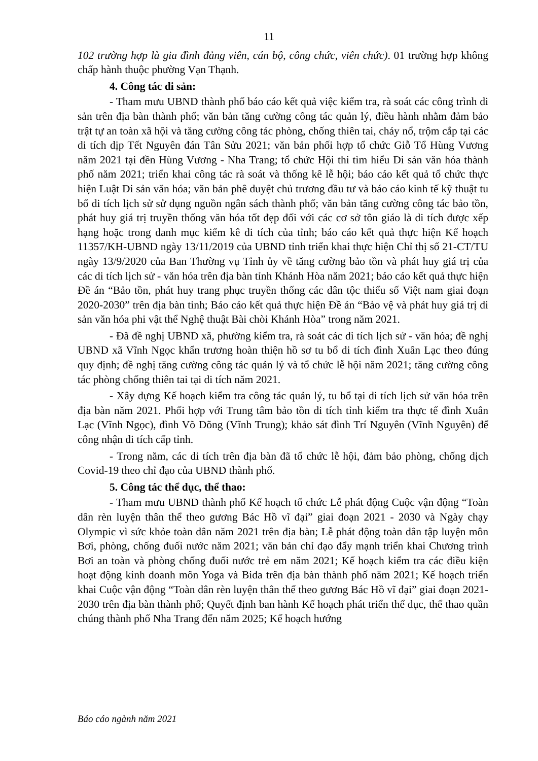11
102 trường hợp là gia đình đảng viên, cán bộ, công chức, viên chức). 01 trường hợp không chấp hành thuộc phường Vạn Thạnh.
4. Công tác di sản:
- Tham mưu UBND thành phố báo cáo kết quả việc kiểm tra, rà soát các công trình di sản trên địa bàn thành phố; văn bản tăng cường công tác quản lý, điều hành nhằm đảm bảo trật tự an toàn xã hội và tăng cường công tác phòng, chống thiên tai, cháy nổ, trộm cắp tại các di tích dịp Tết Nguyên đán Tân Sửu 2021; văn bản phối hợp tổ chức Giỗ Tổ Hùng Vương năm 2021 tại đền Hùng Vương - Nha Trang; tổ chức Hội thi tìm hiểu Di sản văn hóa thành phố năm 2021; triển khai công tác rà soát và thống kê lễ hội; báo cáo kết quả tổ chức thực hiện Luật Di sản văn hóa; văn bản phê duyệt chủ trương đầu tư và báo cáo kinh tế kỹ thuật tu bổ di tích lịch sử sử dụng nguồn ngân sách thành phố; văn bản tăng cường công tác bảo tồn, phát huy giá trị truyền thống văn hóa tốt đẹp đối với các cơ sở tôn giáo là di tích được xếp hạng hoặc trong danh mục kiểm kê di tích của tỉnh; báo cáo kết quả thực hiện Kế hoạch 11357/KH-UBND ngày 13/11/2019 của UBND tỉnh triển khai thực hiện Chỉ thị số 21-CT/TU ngày 13/9/2020 của Ban Thường vụ Tỉnh ủy về tăng cường bảo tồn và phát huy giá trị của các di tích lịch sử - văn hóa trên địa bàn tỉnh Khánh Hòa năm 2021; báo cáo kết quả thực hiện Đề án “Bảo tồn, phát huy trang phục truyền thống các dân tộc thiểu số Việt nam giai đoạn 2020-2030” trên địa bàn tỉnh; Báo cáo kết quả thực hiện Đề án “Bảo vệ và phát huy giá trị di sản văn hóa phi vật thể Nghệ thuật Bài chòi Khánh Hòa” trong năm 2021.
- Đã đề nghị UBND xã, phường kiểm tra, rà soát các di tích lịch sử - văn hóa; đề nghị UBND xã Vĩnh Ngọc khẩn trương hoàn thiện hồ sơ tu bổ di tích đình Xuân Lạc theo đúng quy định; đề nghị tăng cường công tác quản lý và tổ chức lễ hội năm 2021; tăng cường công tác phòng chống thiên tai tại di tích năm 2021.
- Xây dựng Kế hoạch kiểm tra công tác quản lý, tu bổ tại di tích lịch sử văn hóa trên địa bàn năm 2021. Phối hợp với Trung tâm bảo tồn di tích tỉnh kiểm tra thực tế đình Xuân Lạc (Vĩnh Ngọc), đình Võ Dõng (Vĩnh Trung); khảo sát đình Trí Nguyên (Vĩnh Nguyên) để công nhận di tích cấp tỉnh.
- Trong năm, các di tích trên địa bàn đã tổ chức lễ hội, đảm bảo phòng, chống dịch Covid-19 theo chỉ đạo của UBND thành phố.
5. Công tác thể dục, thể thao:
- Tham mưu UBND thành phố Kế hoạch tổ chức Lễ phát động Cuộc vận động “Toàn dân rèn luyện thân thể theo gương Bác Hồ vĩ đại” giai đoạn 2021 - 2030 và Ngày chạy Olympic vì sức khỏe toàn dân năm 2021 trên địa bàn; Lễ phát động toàn dân tập luyện môn Bơi, phòng, chống đuối nước năm 2021; văn bản chỉ đạo đẩy mạnh triển khai Chương trình Bơi an toàn và phòng chống đuối nước trẻ em năm 2021; Kế hoạch kiểm tra các điều kiện hoạt động kinh doanh môn Yoga và Bida trên địa bàn thành phố năm 2021; Kế hoạch triển khai Cuộc vận động “Toàn dân rèn luyện thân thể theo gương Bác Hồ vĩ đại” giai đoạn 2021-2030 trên địa bàn thành phố; Quyết định ban hành Kế hoạch phát triển thể dục, thể thao quần chúng thành phố Nha Trang đến năm 2025; Kế hoạch hướng
Báo cáo ngành năm 2021